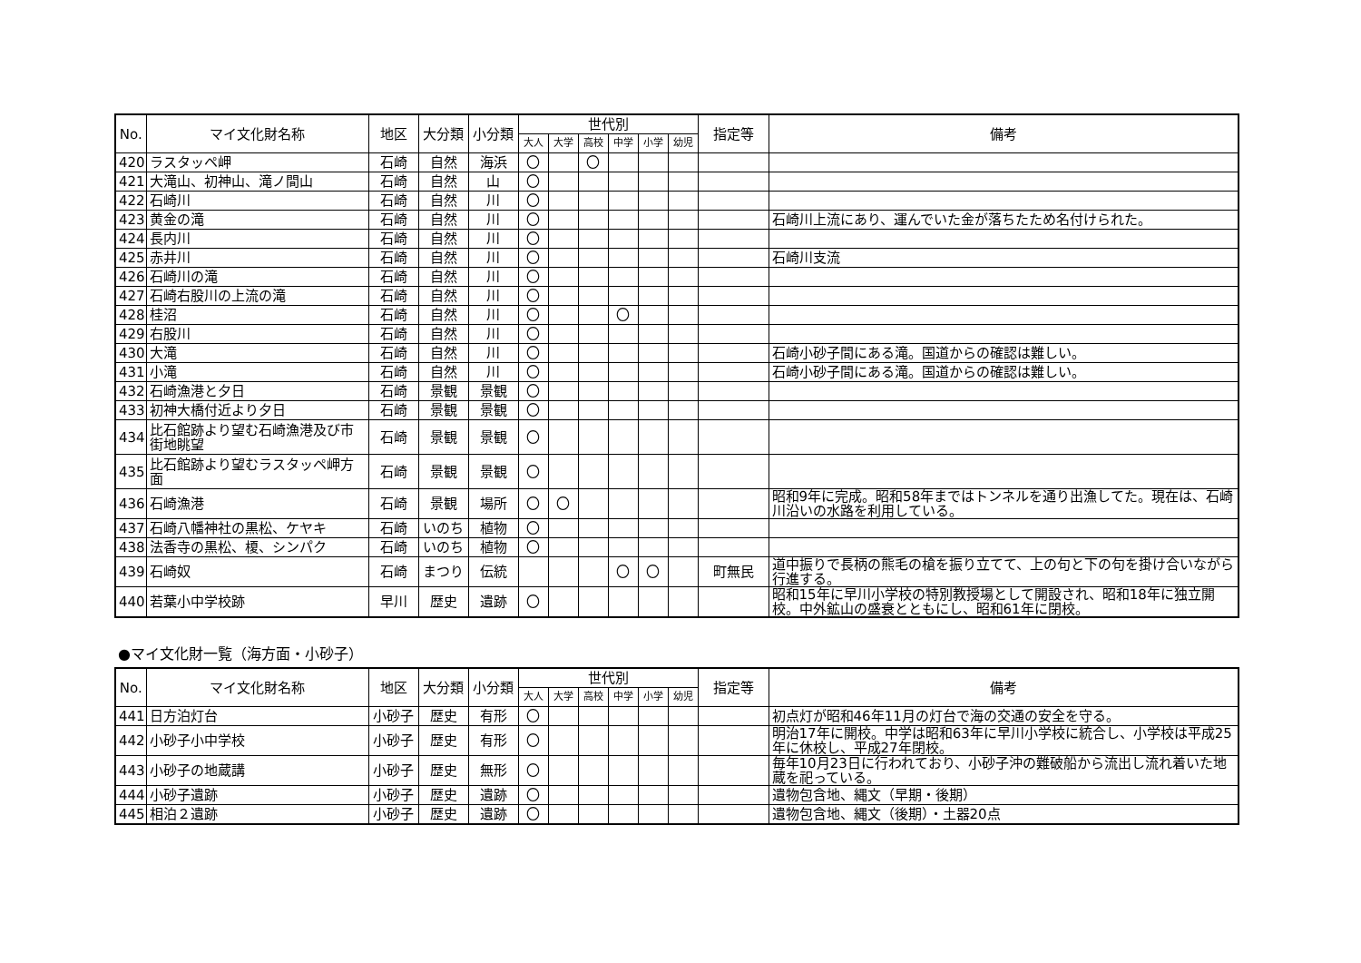| No. | マイ文化財名称 | 地区 | 大分類 | 小分類 | 世代別 | | | | | | 指定等 | 備考 |
| --- | --- | --- | --- | --- | --- | --- | --- | --- | --- | --- | --- | --- |
| | | | | | 大人 | 大学 | 高校 | 中学 | 小学 | 幼児 | | |
| 420 | ラスタッペ岬 | 石崎 | 自然 | 海浜 | 〇 | | 〇 | | | | | |
| 421 | 大滝山、初神山、滝ノ間山 | 石崎 | 自然 | 山 | 〇 | | | | | | | |
| 422 | 石崎川 | 石崎 | 自然 | 川 | 〇 | | | | | | | |
| 423 | 黄金の滝 | 石崎 | 自然 | 川 | 〇 | | | | | | | 石崎川上流にあり、運んでいた金が落ちたため名付けられた。 |
| 424 | 長内川 | 石崎 | 自然 | 川 | 〇 | | | | | | | |
| 425 | 赤井川 | 石崎 | 自然 | 川 | 〇 | | | | | | | 石崎川支流 |
| 426 | 石崎川の滝 | 石崎 | 自然 | 川 | 〇 | | | | | | | |
| 427 | 石崎右股川の上流の滝 | 石崎 | 自然 | 川 | 〇 | | | | | | | |
| 428 | 桂沼 | 石崎 | 自然 | 川 | 〇 | | | 〇 | | | | |
| 429 | 右股川 | 石崎 | 自然 | 川 | 〇 | | | | | | | |
| 430 | 大滝 | 石崎 | 自然 | 川 | 〇 | | | | | | | 石崎小砂子間にある滝。国道からの確認は難しい。 |
| 431 | 小滝 | 石崎 | 自然 | 川 | 〇 | | | | | | | 石崎小砂子間にある滝。国道からの確認は難しい。 |
| 432 | 石崎漁港と夕日 | 石崎 | 景観 | 景観 | 〇 | | | | | | | |
| 433 | 初神大橋付近より夕日 | 石崎 | 景観 | 景観 | 〇 | | | | | | | |
| 434 | 比石館跡より望む石崎漁港及び市街地眺望 | 石崎 | 景観 | 景観 | 〇 | | | | | | | |
| 435 | 比石館跡より望むラスタッペ岬方面 | 石崎 | 景観 | 景観 | 〇 | | | | | | | |
| 436 | 石崎漁港 | 石崎 | 景観 | 場所 | 〇 | 〇 | | | | | | 昭和9年に完成。昭和58年まではトンネルを通り出漁してた。現在は、石崎川沿いの水路を利用している。 |
| 437 | 石崎八幡神社の黒松、ケヤキ | 石崎 | いのち | 植物 | 〇 | | | | | | | |
| 438 | 法香寺の黒松、榎、シンパク | 石崎 | いのち | 植物 | 〇 | | | | | | | |
| 439 | 石崎奴 | 石崎 | まつり | 伝統 | | | | 〇 | 〇 | | 町無民 | 道中振りで長柄の熊毛の槍を振り立てて、上の句と下の句を掛け合いながら行進する。 |
| 440 | 若葉小中学校跡 | 早川 | 歴史 | 遺跡 | 〇 | | | | | | | 昭和15年に早川小学校の特別教授場として開設され、昭和18年に独立開校。中外鉱山の盛衰とともにし、昭和61年に閉校。 |
●マイ文化財一覧（海方面・小砂子）
| No. | マイ文化財名称 | 地区 | 大分類 | 小分類 | 世代別 | | | | | | 指定等 | 備考 |
| --- | --- | --- | --- | --- | --- | --- | --- | --- | --- | --- | --- | --- |
| | | | | | 大人 | 大学 | 高校 | 中学 | 小学 | 幼児 | | |
| 441 | 日方泊灯台 | 小砂子 | 歴史 | 有形 | 〇 | | | | | | | 初点灯が昭和46年11月の灯台で海の交通の安全を守る。 |
| 442 | 小砂子小中学校 | 小砂子 | 歴史 | 有形 | 〇 | | | | | | | 明治17年に開校。中学は昭和63年に早川小学校に統合し、小学校は平成25年に休校し、平成27年閉校。 |
| 443 | 小砂子の地蔵講 | 小砂子 | 歴史 | 無形 | 〇 | | | | | | | 毎年10月23日に行われており、小砂子沖の難破船から流出し流れ着いた地蔵を祀っている。 |
| 444 | 小砂子遺跡 | 小砂子 | 歴史 | 遺跡 | 〇 | | | | | | | 遺物包含地、縄文（早期・後期） |
| 445 | 相泊２遺跡 | 小砂子 | 歴史 | 遺跡 | 〇 | | | | | | | 遺物包含地、縄文（後期）・土器20点 |